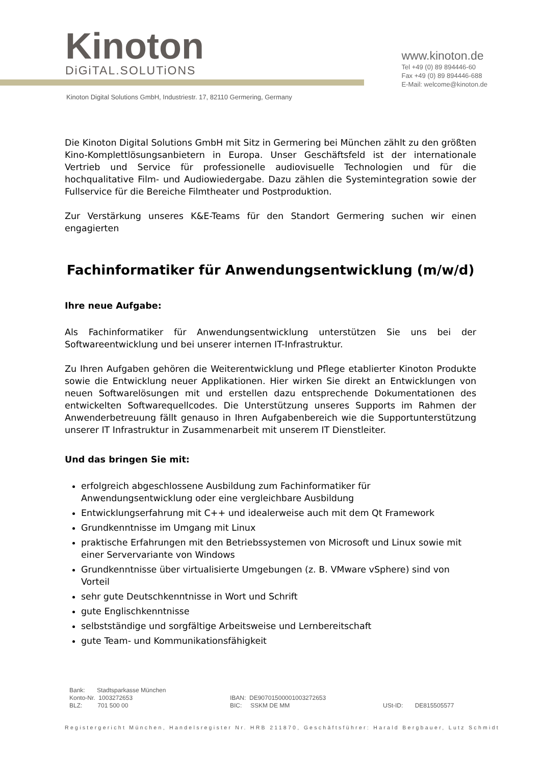Kinoton
DiGiTAL.SOLUTiONS
www.kinoton.de
Tel +49 (0) 89 894446-60
Fax +49 (0) 89 894446-688
E-Mail: welcome@kinoton.de
Kinoton Digital Solutions GmbH, Industriestr. 17, 82110 Germering, Germany
Die Kinoton Digital Solutions GmbH mit Sitz in Germering bei München zählt zu den größten Kino-Komplettlösungsanbietern in Europa. Unser Geschäftsfeld ist der internationale Vertrieb und Service für professionelle audiovisuelle Technologien und für die hochqualitative Film- und Audiowiedergabe. Dazu zählen die Systemintegration sowie der Fullservice für die Bereiche Filmtheater und Postproduktion.
Zur Verstärkung unseres K&E-Teams für den Standort Germering suchen wir einen engagierten
Fachinformatiker für Anwendungsentwicklung (m/w/d)
Ihre neue Aufgabe:
Als Fachinformatiker für Anwendungsentwicklung unterstützen Sie uns bei der Softwareentwicklung und bei unserer internen IT-Infrastruktur.
Zu Ihren Aufgaben gehören die Weiterentwicklung und Pflege etablierter Kinoton Produkte sowie die Entwicklung neuer Applikationen. Hier wirken Sie direkt an Entwicklungen von neuen Softwarelösungen mit und erstellen dazu entsprechende Dokumentationen des entwickelten Softwarequellcodes. Die Unterstützung unseres Supports im Rahmen der Anwenderbetreuung fällt genauso in Ihren Aufgabenbereich wie die Supportunterstützung unserer IT Infrastruktur in Zusammenarbeit mit unserem IT Dienstleiter.
Und das bringen Sie mit:
erfolgreich abgeschlossene Ausbildung zum Fachinformatiker für Anwendungsentwicklung oder eine vergleichbare Ausbildung
Entwicklungserfahrung mit C++ und idealerweise auch mit dem Qt Framework
Grundkenntnisse im Umgang mit Linux
praktische Erfahrungen mit den Betriebssystemen von Microsoft und Linux sowie mit einer Servervariante von Windows
Grundkenntnisse über virtualisierte Umgebungen (z. B. VMware vSphere) sind von Vorteil
sehr gute Deutschkenntnisse in Wort und Schrift
gute Englischkenntnisse
selbstständige und sorgfältige Arbeitsweise und Lernbereitschaft
gute Team- und Kommunikationsfähigkeit
Bank: Stadtsparkasse München
Konto-Nr. 1003272653
BLZ: 701 500 00
IBAN: DE90701500001003272653
BIC: SSKM DE MM
USt-ID: DE815505577
Registergericht München, Handelsregister Nr. HRB 211870, Geschäftsführer: Harald Bergbauer, Lutz Schmidt